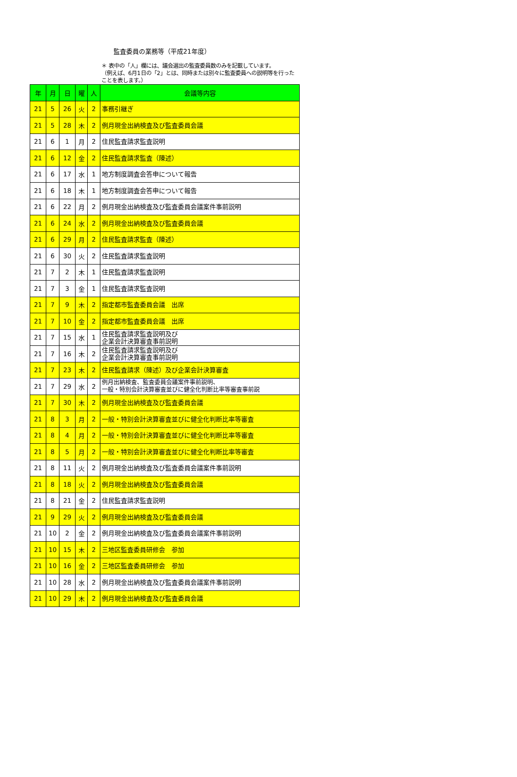監査委員の業務等（平成21年度）
＊ 表中の「人」欄には、議会選出の監査委員数のみを記載しています。
（例えば、6月1日の「2」とは、同時または別々に監査委員への説明等を行ったことを表します。）
| 年 | 月 | 日 | 曜 | 人 | 会議等内容 |
| --- | --- | --- | --- | --- | --- |
| 21 | 5 | 26 | 火 | 2 | 事務引継ぎ |
| 21 | 5 | 28 | 木 | 2 | 例月現金出納検査及び監査委員会議 |
| 21 | 6 | 1 | 月 | 2 | 住民監査請求監査説明 |
| 21 | 6 | 12 | 金 | 2 | 住民監査請求監査（陳述） |
| 21 | 6 | 17 | 水 | 1 | 地方制度調査会答申について報告 |
| 21 | 6 | 18 | 木 | 1 | 地方制度調査会答申について報告 |
| 21 | 6 | 22 | 月 | 2 | 例月現金出納検査及び監査委員会議案件事前説明 |
| 21 | 6 | 24 | 水 | 2 | 例月現金出納検査及び監査委員会議 |
| 21 | 6 | 29 | 月 | 2 | 住民監査請求監査（陳述） |
| 21 | 6 | 30 | 火 | 2 | 住民監査請求監査説明 |
| 21 | 7 | 2 | 木 | 1 | 住民監査請求監査説明 |
| 21 | 7 | 3 | 金 | 1 | 住民監査請求監査説明 |
| 21 | 7 | 9 | 木 | 2 | 指定都市監査委員会議 出席 |
| 21 | 7 | 10 | 金 | 2 | 指定都市監査委員会議 出席 |
| 21 | 7 | 15 | 水 | 1 | 住民監査請求監査説明及び 企業会計決算審査事前説明 |
| 21 | 7 | 16 | 木 | 2 | 住民監査請求監査説明及び 企業会計決算審査事前説明 |
| 21 | 7 | 23 | 木 | 2 | 住民監査請求（陳述）及び企業会計決算審査 |
| 21 | 7 | 29 | 水 | 2 | 例月出納検査、監査委員会議案件事前説明、 一般・特別会計決算審査並びに健全化判断比率等審査事前説 |
| 21 | 7 | 30 | 木 | 2 | 例月現金出納検査及び監査委員会議 |
| 21 | 8 | 3 | 月 | 2 | 一般・特別会計決算審査並びに健全化判断比率等審査 |
| 21 | 8 | 4 | 月 | 2 | 一般・特別会計決算審査並びに健全化判断比率等審査 |
| 21 | 8 | 5 | 月 | 2 | 一般・特別会計決算審査並びに健全化判断比率等審査 |
| 21 | 8 | 11 | 火 | 2 | 例月現金出納検査及び監査委員会議案件事前説明 |
| 21 | 8 | 18 | 火 | 2 | 例月現金出納検査及び監査委員会議 |
| 21 | 8 | 21 | 金 | 2 | 住民監査請求監査説明 |
| 21 | 9 | 29 | 火 | 2 | 例月現金出納検査及び監査委員会議 |
| 21 | 10 | 2 | 金 | 2 | 例月現金出納検査及び監査委員会議案件事前説明 |
| 21 | 10 | 15 | 木 | 2 | 三地区監査委員研修会 参加 |
| 21 | 10 | 16 | 金 | 2 | 三地区監査委員研修会 参加 |
| 21 | 10 | 28 | 水 | 2 | 例月現金出納検査及び監査委員会議案件事前説明 |
| 21 | 10 | 29 | 木 | 2 | 例月現金出納検査及び監査委員会議 |